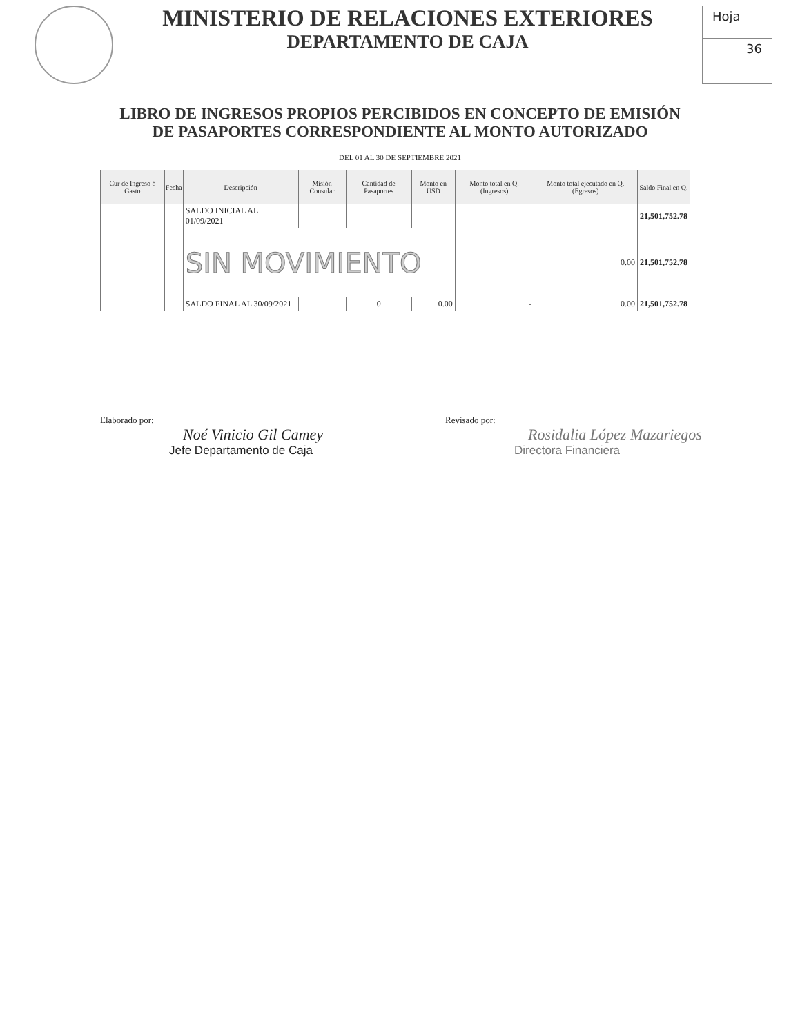MINISTERIO DE RELACIONES EXTERIORES
DEPARTAMENTO DE CAJA
Hoja
36
LIBRO DE INGRESOS PROPIOS PERCIBIDOS EN CONCEPTO DE EMISIÓN
DE PASAPORTES CORRESPONDIENTE AL MONTO AUTORIZADO
DEL 01 AL 30 DE SEPTIEMBRE 2021
| Cur de Ingreso ó Gasto | Fecha | Descripción | Misión Consular | Cantidad de Pasaportes | Monto en USD | Monto total en Q. (Ingresos) | Monto total ejecutado en Q. (Egresos) | Saldo Final en Q. |
| --- | --- | --- | --- | --- | --- | --- | --- | --- |
| | | SALDO INICIAL AL 01/09/2021 | | | | | | 21,501,752.78 |
| | | SIN MOVIMIENTO | | | | | 0.00 | 21,501,752.78 |
| | | SALDO FINAL AL 30/09/2021 | | 0 | 0.00 | - | 0.00 | 21,501,752.78 |
Elaborado por: ____________________________
Noé Vinicio Gil Camey
Jefe Departamento de Caja
Revisado por: ____________________________
Rosidalia López Mazariegos
Directora Financiera